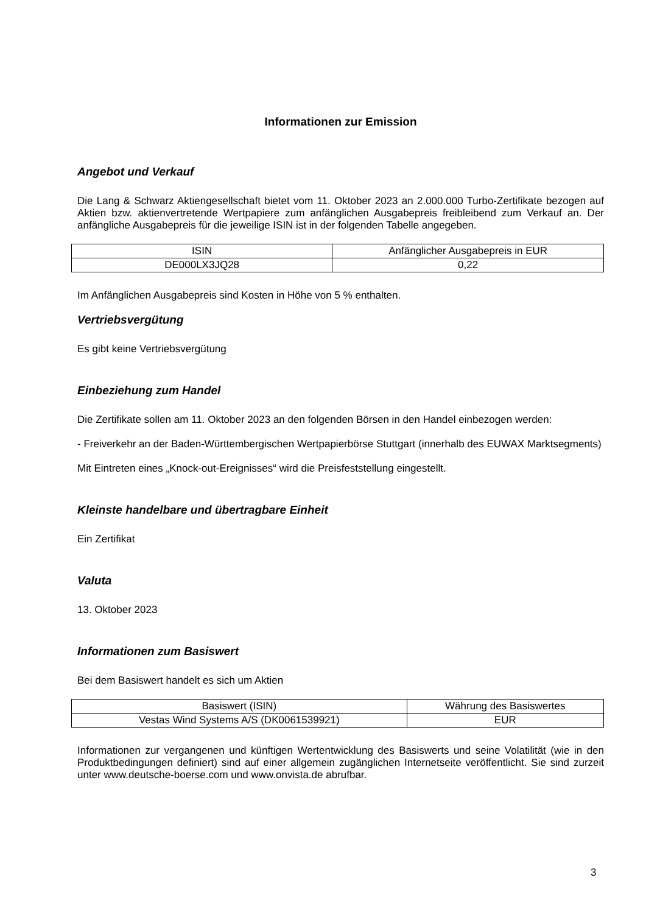Informationen zur Emission
Angebot und Verkauf
Die Lang & Schwarz Aktiengesellschaft bietet vom 11. Oktober 2023 an 2.000.000 Turbo-Zertifikate bezogen auf Aktien bzw. aktienvertretende Wertpapiere zum anfänglichen Ausgabepreis freibleibend zum Verkauf an. Der anfängliche Ausgabepreis für die jeweilige ISIN ist in der folgenden Tabelle angegeben.
| ISIN | Anfänglicher Ausgabepreis in EUR |
| DE000LX3JQ28 | 0,22 |
Im Anfänglichen Ausgabepreis sind Kosten in Höhe von 5 % enthalten.
Vertriebsvergütung
Es gibt keine Vertriebsvergütung
Einbeziehung zum Handel
Die Zertifikate sollen am 11. Oktober 2023 an den folgenden Börsen in den Handel einbezogen werden:
- Freiverkehr an der Baden-Württembergischen Wertpapierbörse Stuttgart (innerhalb des EUWAX Marktsegments)
Mit Eintreten eines „Knock-out-Ereignisses“ wird die Preisfeststellung eingestellt.
Kleinste handelbare und übertragbare Einheit
Ein Zertifikat
Valuta
13. Oktober 2023
Informationen zum Basiswert
Bei dem Basiswert handelt es sich um Aktien
| Basiswert (ISIN) | Währung des Basiswertes |
| Vestas Wind Systems A/S (DK0061539921) | EUR |
Informationen zur vergangenen und künftigen Wertentwicklung des Basiswerts und seine Volatilität (wie in den Produktbedingungen definiert) sind auf einer allgemein zugänglichen Internetseite veröffentlicht. Sie sind zurzeit unter www.deutsche-boerse.com und www.onvista.de abrufbar.
3